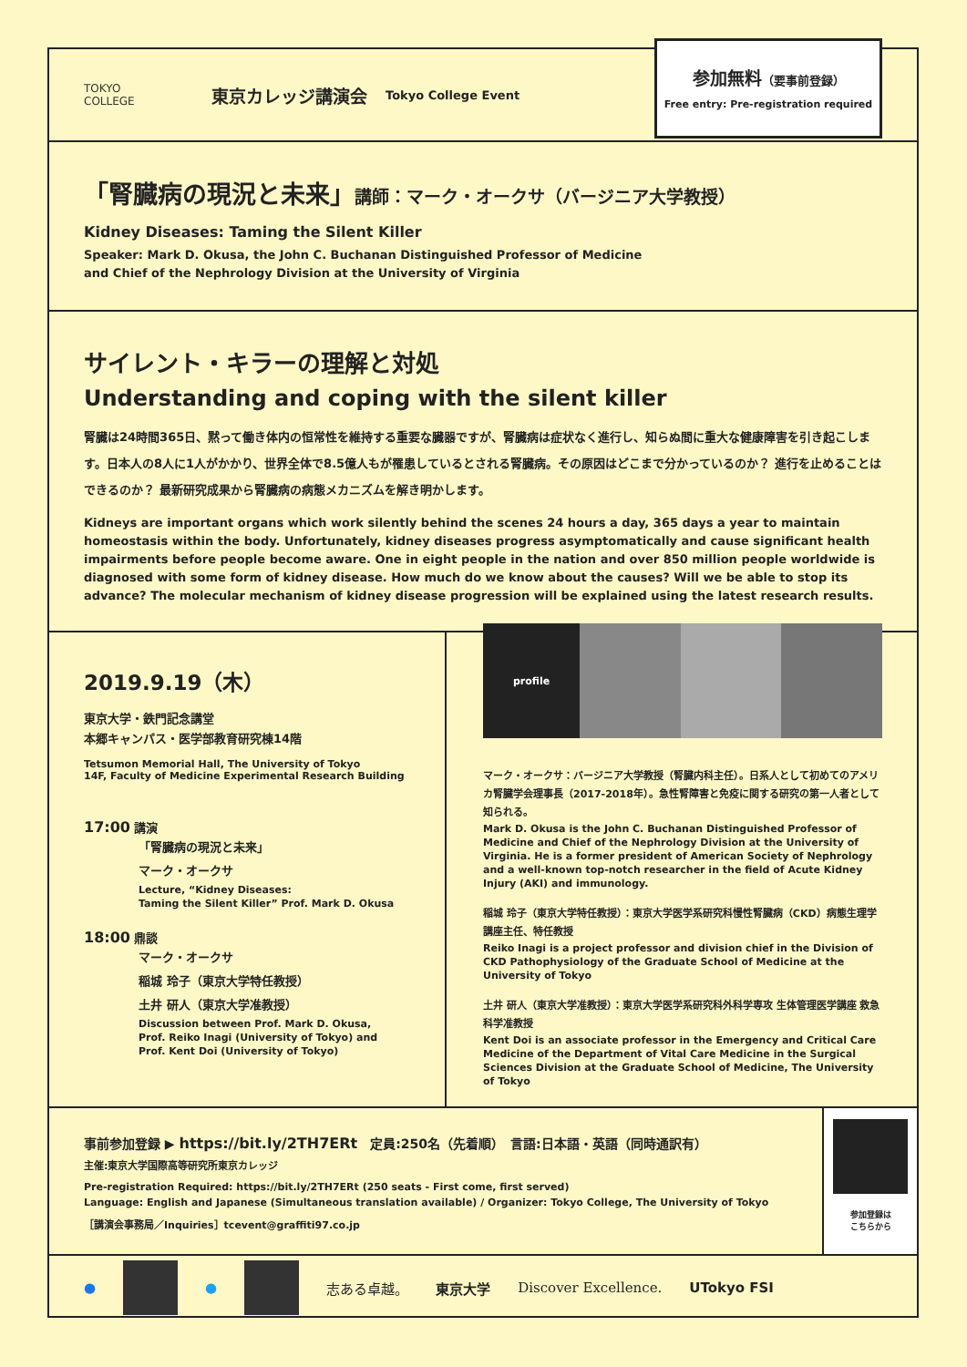TOKYO
COLLEGE
東京カレッジ講演会 Tokyo College Event
参加無料（要事前登録）
Free entry: Pre-registration required
「腎臓病の現況と未来」講師：マーク・オークサ（バージニア大学教授）
Kidney Diseases: Taming the Silent Killer
Speaker: Mark D. Okusa, the John C. Buchanan Distinguished Professor of Medicine
and Chief of the Nephrology Division at the University of Virginia
サイレント・キラーの理解と対処
Understanding and coping with the silent killer
腎臓は24時間365日、黙って働き体内の恒常性を維持する重要な臓器ですが、腎臓病は症状なく進行し、知らぬ間に重大な健康障害を引き起こします。日本人の8人に1人がかかり、世界全体で8.5億人もが罹患しているとされる腎臓病。その原因はどこまで分かっているのか？ 進行を止めることはできるのか？ 最新研究成果から腎臓病の病態メカニズムを解き明かします。
Kidneys are important organs which work silently behind the scenes 24 hours a day, 365 days a year to maintain homeostasis within the body. Unfortunately, kidney diseases progress asymptomatically and cause significant health impairments before people become aware. One in eight people in the nation and over 850 million people worldwide is diagnosed with some form of kidney disease. How much do we know about the causes? Will we be able to stop its advance? The molecular mechanism of kidney disease progression will be explained using the latest research results.
2019.9.19（木）
東京大学・鉄門記念講堂
本郷キャンパス・医学部教育研究棟14階
Tetsumon Memorial Hall, The University of Tokyo
14F, Faculty of Medicine Experimental Research Building
17:00 講演
「腎臓病の現況と未来」
マーク・オークサ
Lecture, “Kidney Diseases:
Taming the Silent Killer” Prof. Mark D. Okusa
18:00 鼎談
マーク・オークサ
稲城 玲子（東京大学特任教授）
土井 研人（東京大学准教授）
Discussion between Prof. Mark D. Okusa,
Prof. Reiko Inagi (University of Tokyo) and
Prof. Kent Doi (University of Tokyo)
profile
マーク・オークサ：バージニア大学教授（腎臓内科主任）。日系人として初めてのアメリカ腎臓学会理事長（2017-2018年）。急性腎障害と免疫に関する研究の第一人者として知られる。
Mark D. Okusa is the John C. Buchanan Distinguished Professor of Medicine and Chief of the Nephrology Division at the University of Virginia. He is a former president of American Society of Nephrology and a well-known top-notch researcher in the field of Acute Kidney Injury (AKI) and immunology.
稲城 玲子（東京大学特任教授）：東京大学医学系研究科慢性腎臓病（CKD）病態生理学講座主任、特任教授
Reiko Inagi is a project professor and division chief in the Division of CKD Pathophysiology of the Graduate School of Medicine at the University of Tokyo
土井 研人（東京大学准教授）：東京大学医学系研究科外科学専攻 生体管理医学講座 救急科学准教授
Kent Doi is an associate professor in the Emergency and Critical Care Medicine of the Department of Vital Care Medicine in the Surgical Sciences Division at the Graduate School of Medicine, The University of Tokyo
事前参加登録 ▶ https://bit.ly/2TH7ERt　定員:250名（先着順）　言語:日本語・英語（同時通訳有）
主催:東京大学国際高等研究所東京カレッジ
Pre-registration Required: https://bit.ly/2TH7ERt (250 seats - First come, first served)
Language: English and Japanese (Simultaneous translation available) / Organizer: Tokyo College, The University of Tokyo
［講演会事務局／Inquiries］tcevent@graffiti97.co.jp
参加登録は
こちらから
● ● 志ある卓越。 東京大学 Discover Excellence. UTokyo FSI